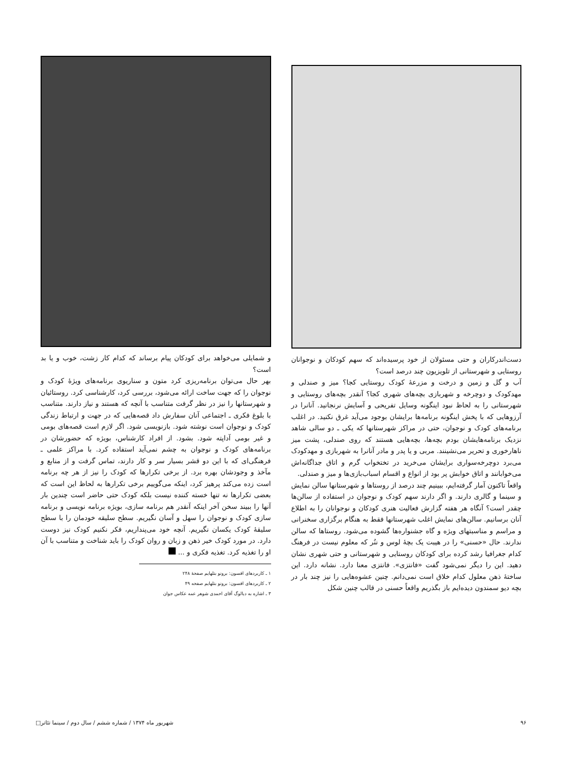دست‌اندرکاران و حتی مسئولان از خود پرسیده‌اند که سهم کودکان و نوجوانان روستایی و شهرستانی از تلویزیون چند درصد است؟
آب و گل و زمین و درخت و مزرعهٔ کودک روستایی کجا؟ میز و صندلی و مهدکودک و دوچرخه و شهربازی بچه‌های شهری کجا؟ آنقدر بچه‌های روستایی و شهرستانی را به لحاظ نبود اینگونه وسایل تفریحی و آسایش نرنجانید. آنانرا در آرزوهایی که با پخش اینگونه برنامه‌ها برایشان بوجود می‌آید غرق نکنید. در اغلب برنامه‌های کودک و نوجوان، حتی در مراکز شهرستانها که یکی ـ دو سالی شاهد نزدیک برنامه‌هایشان بودم بچه‌ها، بچه‌هایی هستند که روی صندلی، پشت میز ناهارخوری و تحریر می‌نشینند. مربی و یا پدر و مادر آنانرا به شهربازی و مهدکودک می‌برد دوچرخه‌سواری برایشان می‌خرید در تختخواب گرم و اتاق جداگانه‌اش می‌خوابانند و اتاق خوابش پر بود از انواع و اقسام اسباب‌بازی‌ها و میز و صندلی.
واقعاً تاکنون آمار گرفته‌ایم، ببینیم چند درصد از روستاها و شهرستانها سالن نمایش و سینما و گالری دارند. و اگر دارند سهم کودک و نوجوان در استفاده از سالن‌ها چقدر است؟ آنگاه هر هفته گزارش فعالیت هنری کودکان و نوجوانان را به اطلاع آنان برسانیم. سالن‌های نمایش اغلب شهرستانها فقط به هنگام برگزاری سخنرانی و مراسم و مناسبتهای ویژه و گاه جشنواره‌ها گشوده می‌شود. روستاها که سالن ندارند. حال «حسنی» را در هیبت یک بچهٔ لوس و ننُر که معلوم نیست در فرهنگ کدام جغرافیا رشد کرده برای کودکان روستایی و شهرستانی و حتی شهری نشان دهید. این را دیگر نمی‌شود گفت «فانتزی». فانتزی معنا دارد. نشانه دارد. این ساختهٔ ذهن معلول کدام خلاق است نمی‌دانم. چنین عشوه‌هایی را نیز چند بار در بچه دیو سمندون دیده‌ایم باز بگذریم واقعاً حسنی در قالب چنین شکل
و شمایلی می‌خواهد برای کودکان پیام برساند که کدام کار زشت، خوب و یا بد است؟
بهر حال می‌توان برنامه‌ریزی کرد متون و سناریوی برنامه‌های ویژهٔ کودک و نوجوان را که جهت ساخت ارائه می‌شود، بررسی کرد، کارشناسی کرد. روستائیان و شهرستانها را نیز در نظر گرفت متناسب با آنچه که هستند و نیاز دارند. متناسب با بلوغ فکری ـ اجتماعی آنان سفارش داد قصه‌هایی که در جهت و ارتباط زندگی کودک و نوجوان است نوشته شود. بازنویسی شود. اگر لازم است قصه‌های بومی و غیر بومی آداپته شود. بشود. از افراد کارشناس، بویژه که حضورشان در برنامه‌های کودک و نوجوان به چشم نمی‌آید استفاده کرد. با مراکز علمی ـ فرهنگی‌ای که با این دو قشر بسیار سر و کار دارند، تماس گرفت و از منابع و مآخذ و وجودشان بهره برد. از برخی تکرارها که کودک را نیز از هر چه برنامه است زده می‌کند پرهیز کرد، اینکه می‌گوییم برخی تکرارها به لحاظ این است که بعضی تکرارها نه تنها خسته کننده نیست بلکه کودک حتی حاضر است چندین بار آنها را ببیند سخن آخر اینکه آنقدر هم برنامه سازی، بویژه برنامه نویسی و برنامه سازی کودک و نوجوان را سهل و آسان نگیریم. سطح سلیقه خودمان را با سطح سلیقهٔ کودک یکسان نگیریم. آنچه خود می‌پنداریم، فکر نکنیم کودک نیز دوست دارد. در مورد کودک خیر ذهن و زبان و روان کودک را باید شناخت و متناسب با آن او را تغذیه کرد. تغذیه فکری و ...
۱ ـ کاربردهای افسون: برونو بتلهایم صفحهٔ ۲۴۸
۲ ـ کاربردهای افسون: برونو بتلهایم صفحه ۴۹
۳ ـ اشاره به دیالوگ آقای احمدی شوهر عمه عکاس جوان
۹۶ شهریور ماه ۱۳۷۴ / شماره ششم / سال دوم / سینما تئاتر□